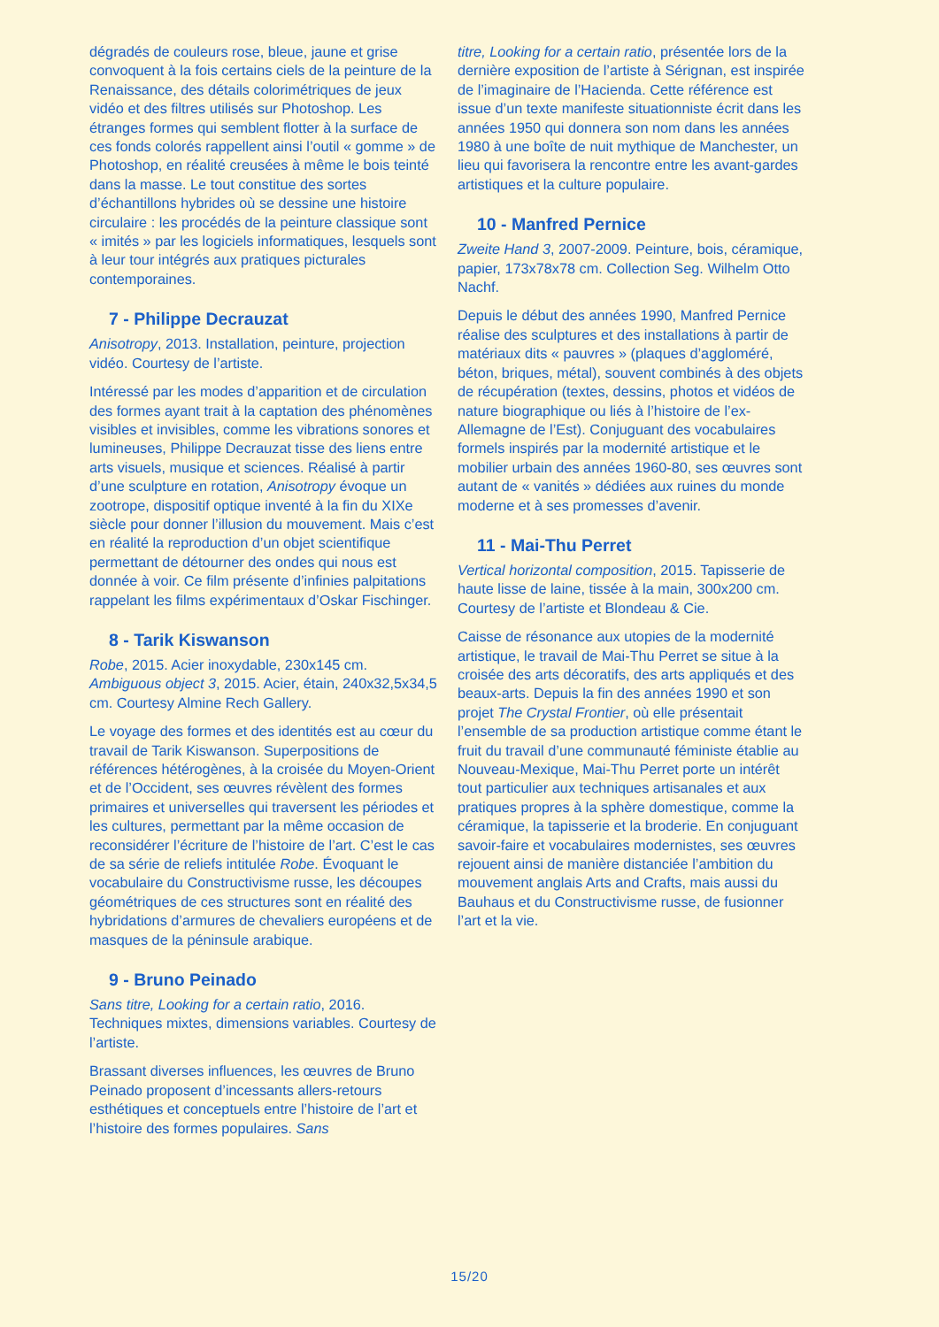dégradés de couleurs rose, bleue, jaune et grise convoquent à la fois certains ciels de la peinture de la Renaissance, des détails colorimétriques de jeux vidéo et des filtres utilisés sur Photoshop. Les étranges formes qui semblent flotter à la surface de ces fonds colorés rappellent ainsi l’outil « gomme » de Photoshop, en réalité creusées à même le bois teinté dans la masse. Le tout constitue des sortes d’échantillons hybrides où se dessine une histoire circulaire : les procédés de la peinture classique sont « imités » par les logiciels informatiques, lesquels sont à leur tour intégrés aux pratiques picturales contemporaines.
7 - Philippe Decrauzat
Anisotropy, 2013. Installation, peinture, projection vidéo. Courtesy de l’artiste.
Intéressé par les modes d’apparition et de circulation des formes ayant trait à la captation des phénomènes visibles et invisibles, comme les vibrations sonores et lumineuses, Philippe Decrauzat tisse des liens entre arts visuels, musique et sciences. Réalisé à partir d’une sculpture en rotation, Anisotropy évoque un zootrope, dispositif optique inventé à la fin du XIXe siècle pour donner l’illusion du mouvement. Mais c’est en réalité la reproduction d’un objet scientifique permettant de détourner des ondes qui nous est donnée à voir. Ce film présente d’infinies palpitations rappelant les films expérimentaux d’Oskar Fischinger.
8 - Tarik Kiswanson
Robe, 2015. Acier inoxydable, 230x145 cm. Ambiguous object 3, 2015. Acier, étain, 240x32,5x34,5 cm. Courtesy Almine Rech Gallery.
Le voyage des formes et des identités est au cœur du travail de Tarik Kiswanson. Superpositions de références hétérogènes, à la croisée du Moyen-Orient et de l’Occident, ses œuvres révèlent des formes primaires et universelles qui traversent les périodes et les cultures, permettant par la même occasion de reconsidérer l’écriture de l’histoire de l’art. C’est le cas de sa série de reliefs intitulée Robe. Évoquant le vocabulaire du Constructivisme russe, les découpes géométriques de ces structures sont en réalité des hybridations d’armures de chevaliers européens et de masques de la péninsule arabique.
9 - Bruno Peinado
Sans titre, Looking for a certain ratio, 2016. Techniques mixtes, dimensions variables. Courtesy de l’artiste.
Brassant diverses influences, les œuvres de Bruno Peinado proposent d’incessants allers-retours esthétiques et conceptuels entre l’histoire de l’art et l’histoire des formes populaires. Sans
titre, Looking for a certain ratio, présentée lors de la dernière exposition de l’artiste à Sérignan, est inspirée de l’imaginaire de l’Hacienda. Cette référence est issue d’un texte manifeste situationniste écrit dans les années 1950 qui donnera son nom dans les années 1980 à une boîte de nuit mythique de Manchester, un lieu qui favorisera la rencontre entre les avant-gardes artistiques et la culture populaire.
10 - Manfred Pernice
Zweite Hand 3, 2007-2009. Peinture, bois, céramique, papier, 173x78x78 cm. Collection Seg. Wilhelm Otto Nachf.
Depuis le début des années 1990, Manfred Pernice réalise des sculptures et des installations à partir de matériaux dits « pauvres » (plaques d’aggloméré, béton, briques, métal), souvent combinés à des objets de récupération (textes, dessins, photos et vidéos de nature biographique ou liés à l’histoire de l’ex-Allemagne de l’Est). Conjuguant des vocabulaires formels inspirés par la modernité artistique et le mobilier urbain des années 1960-80, ses œuvres sont autant de « vanités » dédiées aux ruines du monde moderne et à ses promesses d’avenir.
11 - Mai-Thu Perret
Vertical horizontal composition, 2015. Tapisserie de haute lisse de laine, tissée à la main, 300x200 cm. Courtesy de l’artiste et Blondeau & Cie.
Caisse de résonance aux utopies de la modernité artistique, le travail de Mai-Thu Perret se situe à la croisée des arts décoratifs, des arts appliqués et des beaux-arts. Depuis la fin des années 1990 et son projet The Crystal Frontier, où elle présentait l’ensemble de sa production artistique comme étant le fruit du travail d’une communauté féministe établie au Nouveau-Mexique, Mai-Thu Perret porte un intérêt tout particulier aux techniques artisanales et aux pratiques propres à la sphère domestique, comme la céramique, la tapisserie et la broderie. En conjuguant savoir-faire et vocabulaires modernistes, ses œuvres rejouent ainsi de manière distanciée l’ambition du mouvement anglais Arts and Crafts, mais aussi du Bauhaus et du Constructivisme russe, de fusionner l’art et la vie.
15/20